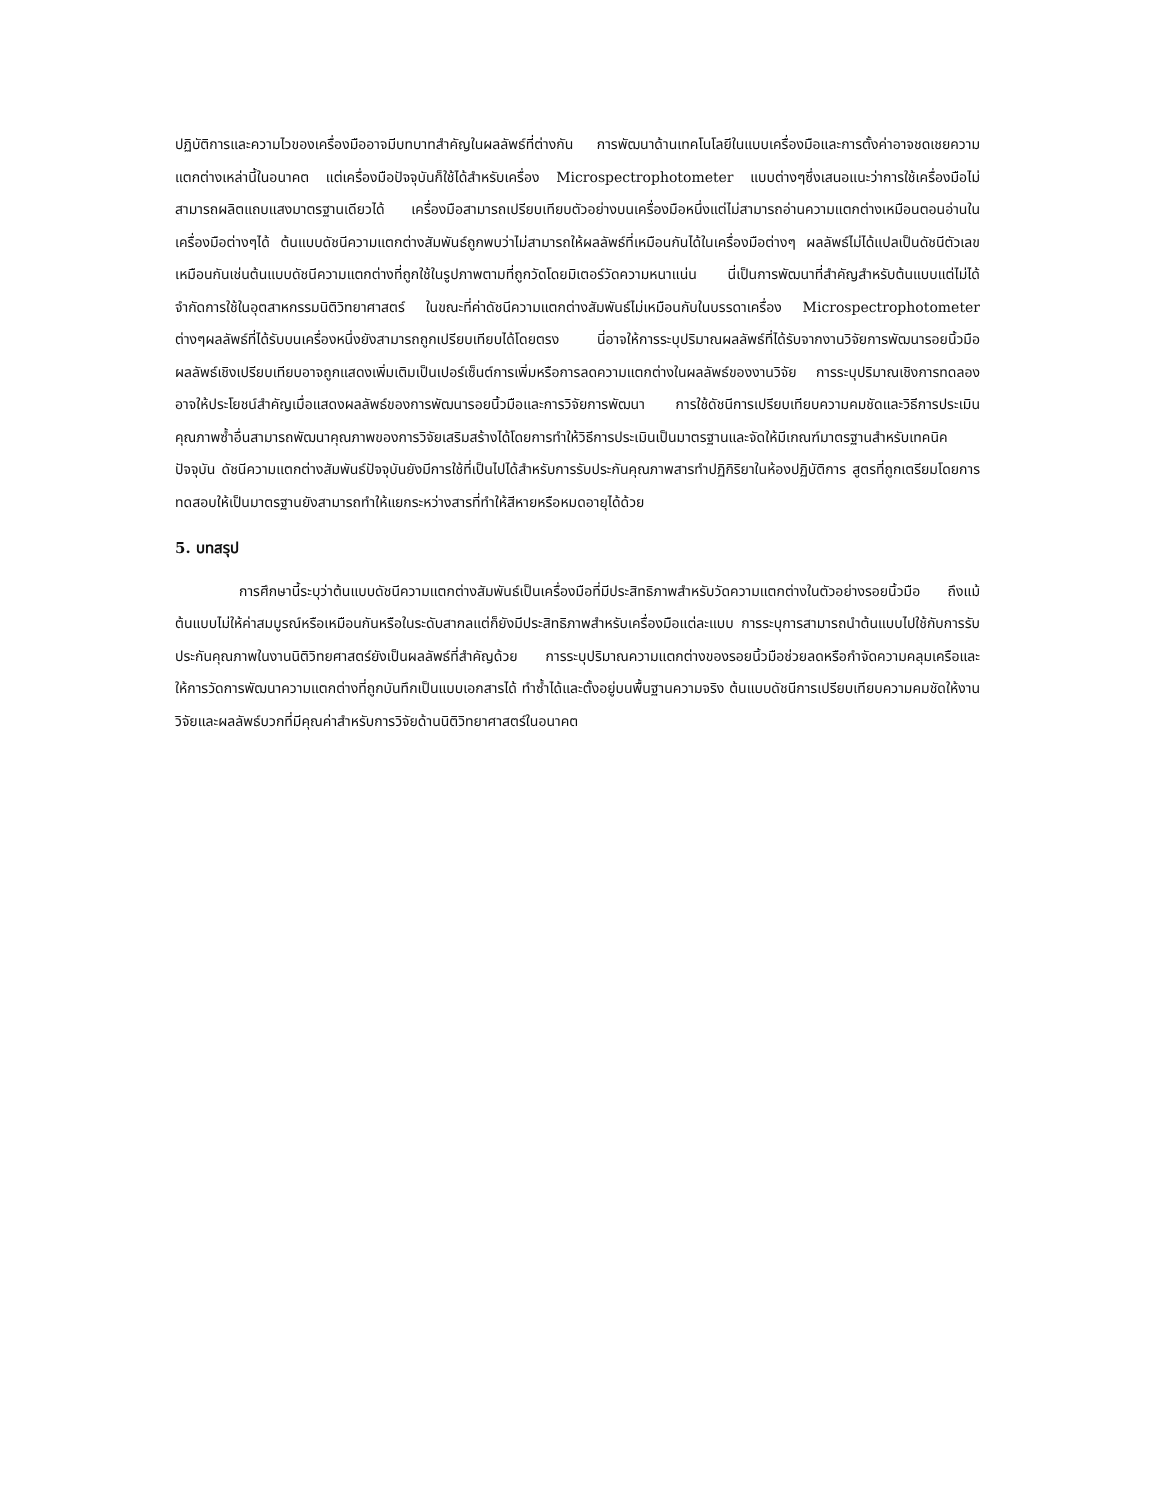ปฏิบัติการและความไวของเครื่องมืออาจมีบทบาทสำคัญในผลลัพธ์ที่ต่างกัน การพัฒนาด้านเทคโนโลยีในแบบเครื่องมือและการตั้งค่าอาจชดเชยความแตกต่างเหล่านี้ในอนาคต แต่เครื่องมือปัจจุบันก็ใช้ได้สำหรับเครื่อง Microspectrophotometer แบบต่างๆซึ่งเสนอแนะว่าการใช้เครื่องมือไม่สามารถผลิตแถบแสงมาตรฐานเดียวได้ เครื่องมือสามารถเปรียบเทียบตัวอย่างบนเครื่องมือหนึ่งแต่ไม่สามารถอ่านความแตกต่างเหมือนตอนอ่านในเครื่องมือต่างๆได้ ต้นแบบดัชนีความแตกต่างสัมพันธ์ถูกพบว่าไม่สามารถให้ผลลัพธ์ที่เหมือนกันได้ในเครื่องมือต่างๆ ผลลัพธ์ไม่ได้แปลเป็นดัชนีตัวเลขเหมือนกันเช่นต้นแบบดัชนีความแตกต่างที่ถูกใช้ในรูปภาพตามที่ถูกวัดโดยมิเตอร์วัดความหนาแน่น นี่เป็นการพัฒนาที่สำคัญสำหรับต้นแบบแต่ไม่ได้จำกัดการใช้ในอุตสาหกรรมนิติวิทยาศาสตร์ ในขณะที่ค่าดัชนีความแตกต่างสัมพันธ์ไม่เหมือนกับในบรรดาเครื่อง Microspectrophotometer ต่างๆผลลัพธ์ที่ได้รับบนเครื่องหนึ่งยังสามารถถูกเปรียบเทียบได้โดยตรง นี่อาจให้การระบุปริมาณผลลัพธ์ที่ได้รับจากงานวิจัยการพัฒนารอยนิ้วมือ ผลลัพธ์เชิงเปรียบเทียบอาจถูกแสดงเพิ่มเติมเป็นเปอร์เซ็นต์การเพิ่มหรือการลดความแตกต่างในผลลัพธ์ของงานวิจัย การระบุปริมาณเชิงการทดลองอาจให้ประโยชน์สำคัญเมื่อแสดงผลลัพธ์ของการพัฒนารอยนิ้วมือและการวิจัยการพัฒนา การใช้ดัชนีการเปรียบเทียบความคมชัดและวิธีการประเมินคุณภาพซ้ำอื่นสามารถพัฒนาคุณภาพของการวิจัยเสริมสร้างได้โดยการทำให้วิธีการประเมินเป็นมาตรฐานและจัดให้มีเกณฑ์มาตรฐานสำหรับเทคนิคปัจจุบัน ดัชนีความแตกต่างสัมพันธ์ปัจจุบันยังมีการใช้ที่เป็นไปได้สำหรับการรับประกันคุณภาพสารทำปฏิกิริยาในห้องปฏิบัติการ สูตรที่ถูกเตรียมโดยการทดสอบให้เป็นมาตรฐานยังสามารถทำให้แยกระหว่างสารที่ทำให้สีหายหรือหมดอายุได้ด้วย
5. บทสรุป
การศึกษานี้ระบุว่าต้นแบบดัชนีความแตกต่างสัมพันธ์เป็นเครื่องมือที่มีประสิทธิภาพสำหรับวัดความแตกต่างในตัวอย่างรอยนิ้วมือ ถึงแม้ต้นแบบไม่ให้ค่าสมบูรณ์หรือเหมือนกันหรือในระดับสากลแต่ก็ยังมีประสิทธิภาพสำหรับเครื่องมือแต่ละแบบ การระบุการสามารถนำต้นแบบไปใช้กับการรับประกันคุณภาพในงานนิติวิทยศาสตร์ยังเป็นผลลัพธ์ที่สำคัญด้วย การระบุปริมาณความแตกต่างของรอยนิ้วมือช่วยลดหรือกำจัดความคลุมเครือและให้การวัดการพัฒนาความแตกต่างที่ถูกบันทึกเป็นแบบเอกสารได้ ทำซ้ำได้และตั้งอยู่บนพื้นฐานความจริง ต้นแบบดัชนีการเปรียบเทียบความคมชัดให้งานวิจัยและผลลัพธ์บวกที่มีคุณค่าสำหรับการวิจัยด้านนิติวิทยาศาสตร์ในอนาคต